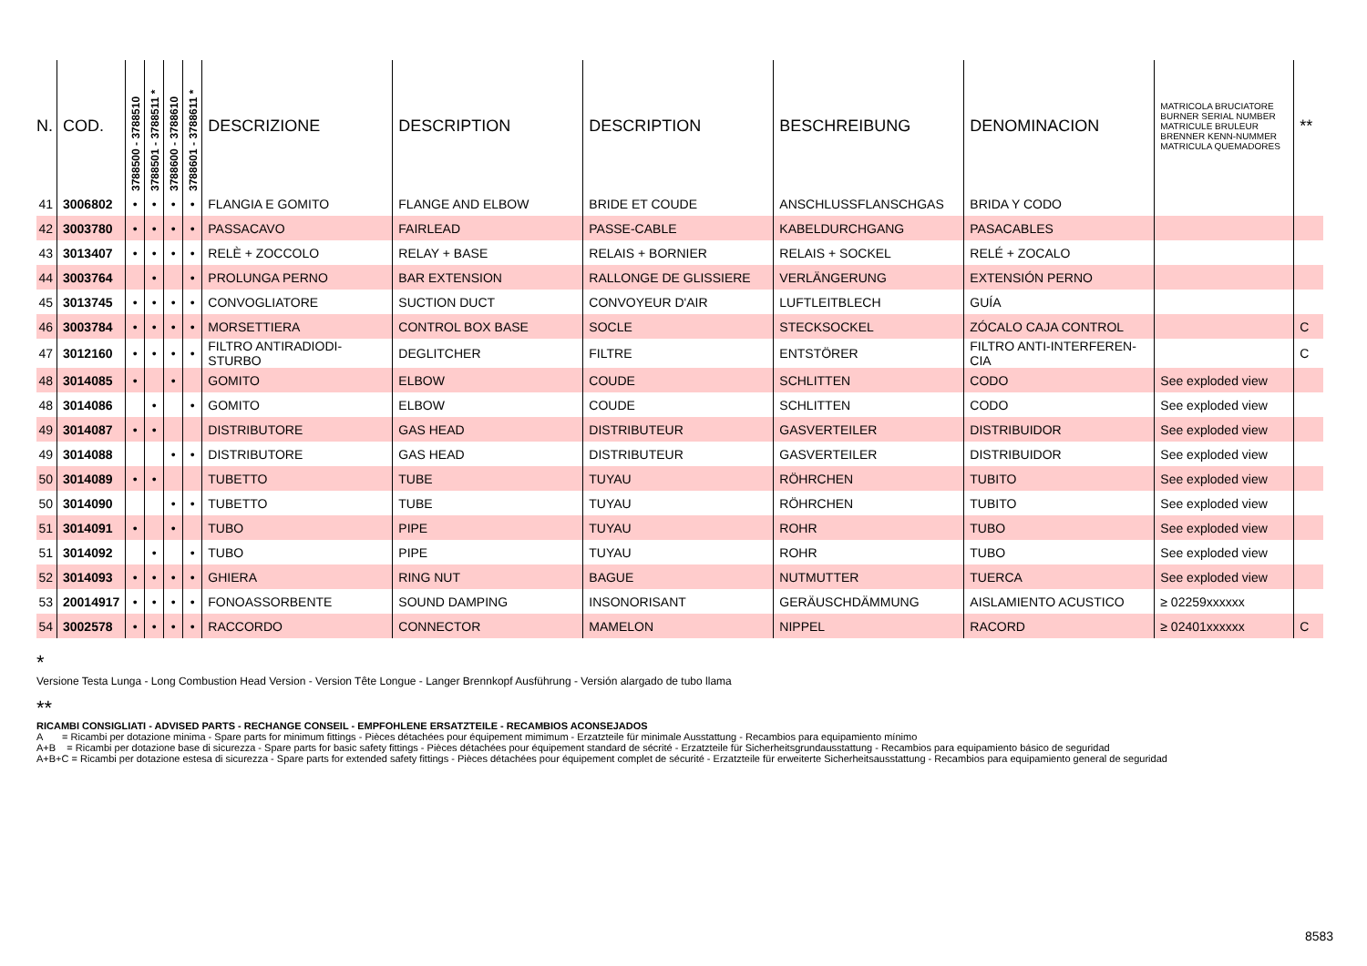| N. | COD. | 3788500 - 3788510 | 3788501 - 3788511 * | 3788600 - 3788610 | 3788601 - 3788611 * | DESCRIZIONE | DESCRIPTION | DESCRIPTION | BESCHREIBUNG | DENOMINACION | MATRICOLA BRUCIATORE BURNER SERIAL NUMBER MATRICULE BRULEUR BRENNER KENN-NUMMER MATRICULA QUEMADORES | ** |
| --- | --- | --- | --- | --- | --- | --- | --- | --- | --- | --- | --- | --- |
| 41 | 3006802 | • | • | • | • | FLANGIA E GOMITO | FLANGE AND ELBOW | BRIDE ET COUDE | ANSCHLUSSFLANSCHGAS | BRIDA Y CODO | | |
| 42 | 3003780 | • | • | • | • | PASSACAVO | FAIRLEAD | PASSE-CABLE | KABELDURCHGANG | PASACABLES | | |
| 43 | 3013407 | • | • | • | • | RELÈ + ZOCCOLO | RELAY + BASE | RELAIS + BORNIER | RELAIS + SOCKEL | RELÉ + ZOCALO | | |
| 44 | 3003764 | | • | | • | PROLUNGA PERNO | BAR EXTENSION | RALLONGE DE GLISSIERE | VERLÄNGERUNG | EXTENSIÓN PERNO | | |
| 45 | 3013745 | • | • | • | • | CONVOGLIATORE | SUCTION DUCT | CONVOYEUR D'AIR | LUFTLEITBLECH | GUÍA | | |
| 46 | 3003784 | • | • | • | • | MORSETTIERA | CONTROL BOX BASE | SOCLE | STECKSOCKEL | ZÓCALO CAJA CONTROL | | C |
| 47 | 3012160 | • | • | • | • | FILTRO ANTIRADIODI- STURBO | DEGLITCHER | FILTRE | ENTSTÖRER | FILTRO ANTI-INTERFEREN- CIA | | C |
| 48 | 3014085 | • | | • | | GOMITO | ELBOW | COUDE | SCHLITTEN | CODO | See exploded view | |
| 48 | 3014086 | | • | | • | GOMITO | ELBOW | COUDE | SCHLITTEN | CODO | See exploded view | |
| 49 | 3014087 | • | • | | | DISTRIBUTORE | GAS HEAD | DISTRIBUTEUR | GASVERTEILER | DISTRIBUIDOR | See exploded view | |
| 49 | 3014088 | | | • | • | DISTRIBUTORE | GAS HEAD | DISTRIBUTEUR | GASVERTEILER | DISTRIBUIDOR | See exploded view | |
| 50 | 3014089 | • | • | | | TUBETTO | TUBE | TUYAU | RÖHRCHEN | TUBITO | See exploded view | |
| 50 | 3014090 | | | • | • | TUBETTO | TUBE | TUYAU | RÖHRCHEN | TUBITO | See exploded view | |
| 51 | 3014091 | • | | • | | TUBO | PIPE | TUYAU | ROHR | TUBO | See exploded view | |
| 51 | 3014092 | | • | | • | TUBO | PIPE | TUYAU | ROHR | TUBO | See exploded view | |
| 52 | 3014093 | • | • | • | • | GHIERA | RING NUT | BAGUE | NUTMUTTER | TUERCA | See exploded view | |
| 53 | 20014917 | • | • | • | • | FONOASSORBENTE | SOUND DAMPING | INSONORISANT | GERÄUSCHDÄMMUNG | AISLAMIENTO ACUSTICO | ≥ 02259xxxxxx | |
| 54 | 3002578 | • | • | • | • | RACCORDO | CONNECTOR | MAMELON | NIPPEL | RACORD | ≥ 02401xxxxxx | C |
*
Versione Testa Lunga - Long Combustion Head Version - Version Tête Longue - Langer Brennkopf Ausführung - Versión alargado de tubo llama
**
RICAMBI CONSIGLIATI - ADVISED PARTS - RECHANGE CONSEIL - EMPFOHLENE ERSATZTEILE - RECAMBIOS ACONSEJADOS
A = Ricambi per dotazione minima - Spare parts for minimum fittings - Pièces détachées pour équipement mimimum - Erzatzteile für minimale Ausstattung - Recambios para equipamiento mínimo
A+B = Ricambi per dotazione base di sicurezza - Spare parts for basic safety fittings - Pièces détachées pour équipement standard de sécrité - Erzatzteile für Sicherheitsgrundausstattung - Recambios para equipamiento básico de seguridad
A+B+C = Ricambi per dotazione estesa di sicurezza - Spare parts for extended safety fittings - Pièces détachées pour équipement complet de sécurité - Erzatzteile für erweiterte Sicherheitsausstattung - Recambios para equipamiento general de seguridad
8583